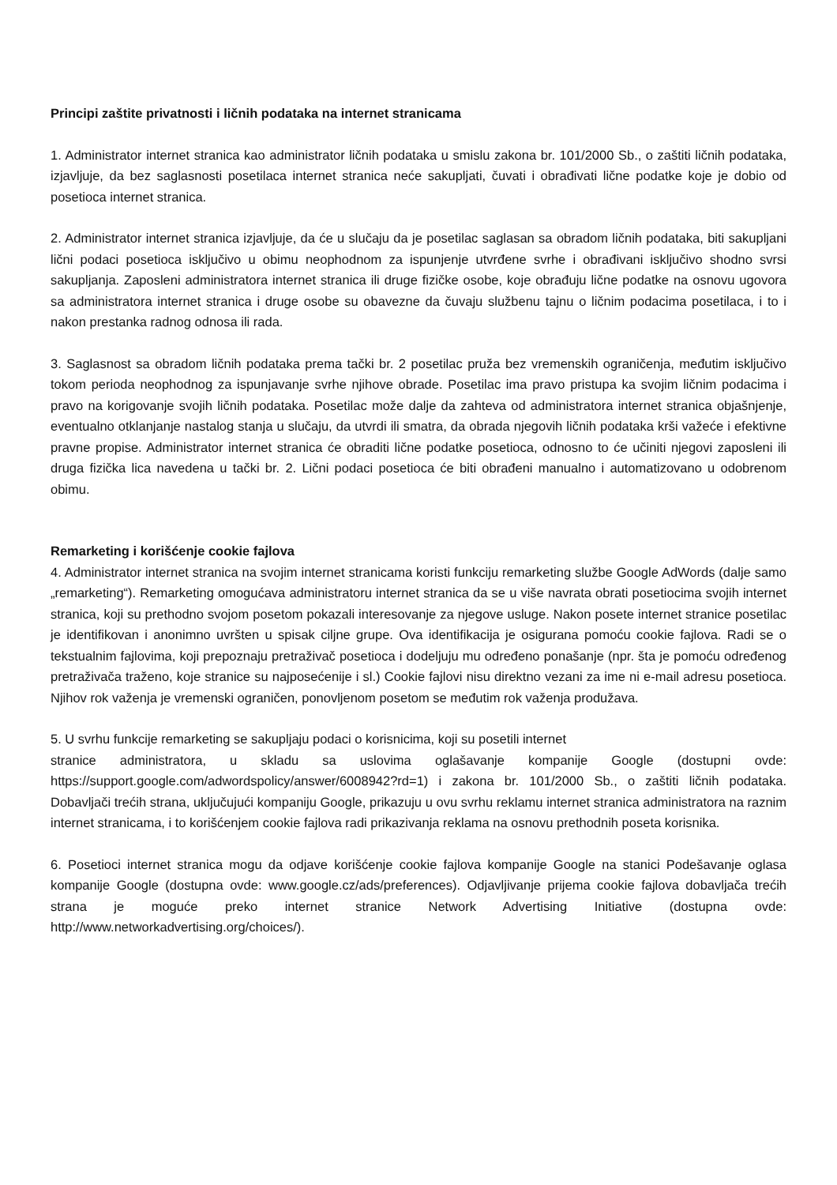Principi zaštite privatnosti i ličnih podataka na internet stranicama
1. Administrator internet stranica kao administrator ličnih podataka u smislu zakona br. 101/2000 Sb., o zaštiti ličnih podataka, izjavljuje, da bez saglasnosti posetilaca internet stranica neće sakupljati, čuvati i obrađivati lične podatke koje je dobio od posetioca internet stranica.
2. Administrator internet stranica izjavljuje, da će u slučaju da je posetilac saglasan sa obradom ličnih podataka, biti sakupljani lični podaci posetioca isključivo u obimu neophodnom za ispunjenje utvrđene svrhe i obrađivani isključivo shodno svrsi sakupljanja. Zaposleni administratora internet stranica ili druge fizičke osobe, koje obrađuju lične podatke na osnovu ugovora sa administratora internet stranica i druge osobe su obavezne da čuvaju službenu tajnu o ličnim podacima posetilaca, i to i nakon prestanka radnog odnosa ili rada.
3. Saglasnost sa obradom ličnih podataka prema tački br. 2 posetilac pruža bez vremenskih ograničenja, međutim isključivo tokom perioda neophodnog za ispunjavanje svrhe njihove obrade. Posetilac ima pravo pristupa ka svojim ličnim podacima i pravo na korigovanje svojih ličnih podataka. Posetilac može dalje da zahteva od administratora internet stranica objašnjenje, eventualno otklanjanje nastalog stanja u slučaju, da utvrdi ili smatra, da obrada njegovih ličnih podataka krši važeće i efektivne pravne propise. Administrator internet stranica će obraditi lične podatke posetioca, odnosno to će učiniti njegovi zaposleni ili druga fizička lica navedena u tački br. 2. Lični podaci posetioca će biti obrađeni manualno i automatizovano u odobrenom obimu.
Remarketing i korišćenje cookie fajlova
4. Administrator internet stranica na svojim internet stranicama koristi funkciju remarketing službe Google AdWords (dalje samo „remarketing“). Remarketing omogućava administratoru internet stranica da se u više navrata obrati posetiocima svojih internet stranica, koji su prethodno svojom posetom pokazali interesovanje za njegove usluge. Nakon posete internet stranice posetilac je identifikovan i anonimno uvršten u spisak ciljne grupe. Ova identifikacija je osigurana pomoću cookie fajlova. Radi se o tekstualnim fajlovima, koji prepoznaju pretraživač posetioca i dodeljuju mu određeno ponašanje (npr. šta je pomoću određenog pretraživača traženo, koje stranice su najposećenije i sl.) Cookie fajlovi nisu direktno vezani za ime ni e-mail adresu posetioca. Njihov rok važenja je vremenski ograničen, ponovljenom posetom se međutim rok važenja produžava.
5. U svrhu funkcije remarketing se sakupljaju podaci o korisnicima, koji su posetili internet
stranice administratora, u skladu sa uslovima oglašavanje kompanije Google (dostupni ovde: https://support.google.com/adwordspolicy/answer/6008942?rd=1) i zakona br. 101/2000 Sb., o zaštiti ličnih podataka. Dobavljači trećih strana, uključujući kompaniju Google, prikazuju u ovu svrhu reklamu internet stranica administratora na raznim internet stranicama, i to korišćenjem cookie fajlova radi prikazivanja reklama na osnovu prethodnih poseta korisnika.
6. Posetioci internet stranica mogu da odjave korišćenje cookie fajlova kompanije Google na stanici Podešavanje oglasa kompanije Google (dostupna ovde: www.google.cz/ads/preferences). Odjavljivanje prijema cookie fajlova dobavljača trećih strana je moguće preko internet stranice Network Advertising Initiative (dostupna ovde: http://www.networkadvertising.org/choices/).